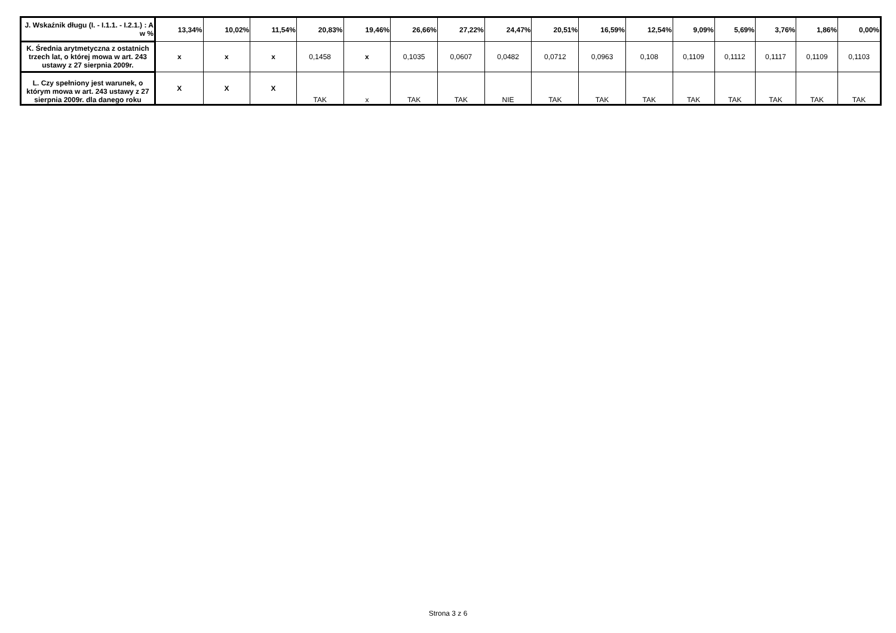| J. Wskaźnik długu (I. - I.1.1. - I.2.1.) : A w % | 13,34% | 10,02% | 11,54% | 20,83% | 19,46% | 26,66% | 27,22% | 24,47% | 20,51% | 16,59% | 12,54% | 9,09% | 5,69% | 3,76% | 1,86% | 0,00% |
| K. Średnia arytmetyczna z ostatnich trzech lat, o której mowa w art. 243 ustawy z 27 sierpnia 2009r. | x | x | x | 0,1458 | x | 0,1035 | 0,0607 | 0,0482 | 0,0712 | 0,0963 | 0,108 | 0,1109 | 0,1112 | 0,1117 | 0,1109 | 0,1103 |
| L. Czy spełniony jest warunek, o którym mowa w art. 243 ustawy z 27 sierpnia 2009r. dla danego roku | X | X | X | TAK | x | TAK | TAK | NIE | TAK | TAK | TAK | TAK | TAK | TAK | TAK | TAK |
Strona 3 z 6